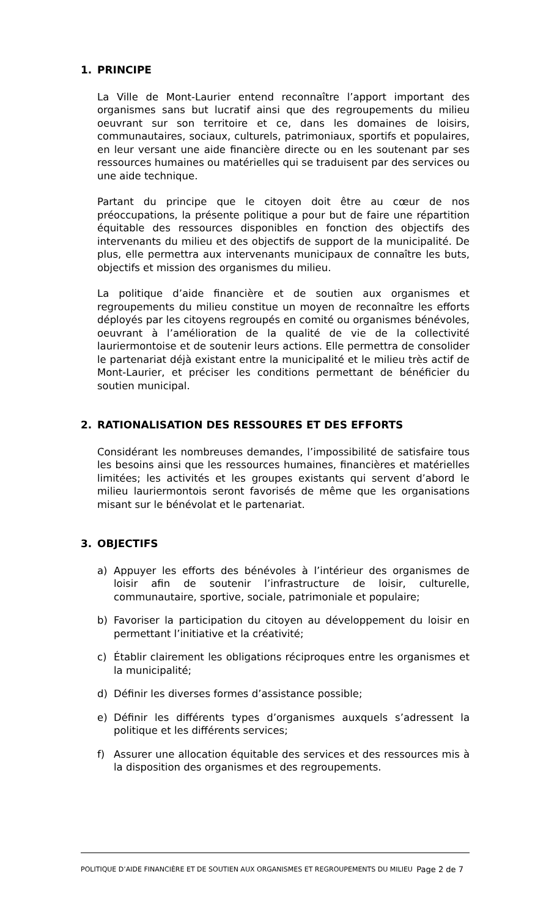1. PRINCIPE
La Ville de Mont-Laurier entend reconnaître l’apport important des organismes sans but lucratif ainsi que des regroupements du milieu oeuvrant sur son territoire et ce, dans les domaines de loisirs, communautaires, sociaux, culturels, patrimoniaux, sportifs et populaires, en leur versant une aide financière directe ou en les soutenant par ses ressources humaines ou matérielles qui se traduisent par des services ou une aide technique.
Partant du principe que le citoyen doit être au cœur de nos préoccupations, la présente politique a pour but de faire une répartition équitable des ressources disponibles en fonction des objectifs des intervenants du milieu et des objectifs de support de la municipalité. De plus, elle permettra aux intervenants municipaux de connaître les buts, objectifs et mission des organismes du milieu.
La politique d’aide financière et de soutien aux organismes et regroupements du milieu constitue un moyen de reconnaître les efforts déployés par les citoyens regroupés en comité ou organismes bénévoles, oeuvrant à l’amélioration de la qualité de vie de la collectivité lauriermontoise et de soutenir leurs actions. Elle permettra de consolider le partenariat déjà existant entre la municipalité et le milieu très actif de Mont-Laurier, et préciser les conditions permettant de bénéficier du soutien municipal.
2. RATIONALISATION DES RESSOURES ET DES EFFORTS
Considérant les nombreuses demandes, l’impossibilité de satisfaire tous les besoins ainsi que les ressources humaines, financières et matérielles limitées; les activités et les groupes existants qui servent d’abord le milieu lauriermontois seront favorisés de même que les organisations misant sur le bénévolat et le partenariat.
3. OBJECTIFS
a) Appuyer les efforts des bénévoles à l’intérieur des organismes de loisir afin de soutenir l’infrastructure de loisir, culturelle, communautaire, sportive, sociale, patrimoniale et populaire;
b) Favoriser la participation du citoyen au développement du loisir en permettant l’initiative et la créativité;
c) Établir clairement les obligations réciproques entre les organismes et la municipalité;
d) Définir les diverses formes d’assistance possible;
e) Définir les différents types d’organismes auxquels s’adressent la politique et les différents services;
f) Assurer une allocation équitable des services et des ressources mis à la disposition des organismes et des regroupements.
POLITIQUE D’AIDE FINANCIÈRE ET DE SOUTIEN AUX ORGANISMES ET REGROUPEMENTS DU MILIEU Page 2 de 7